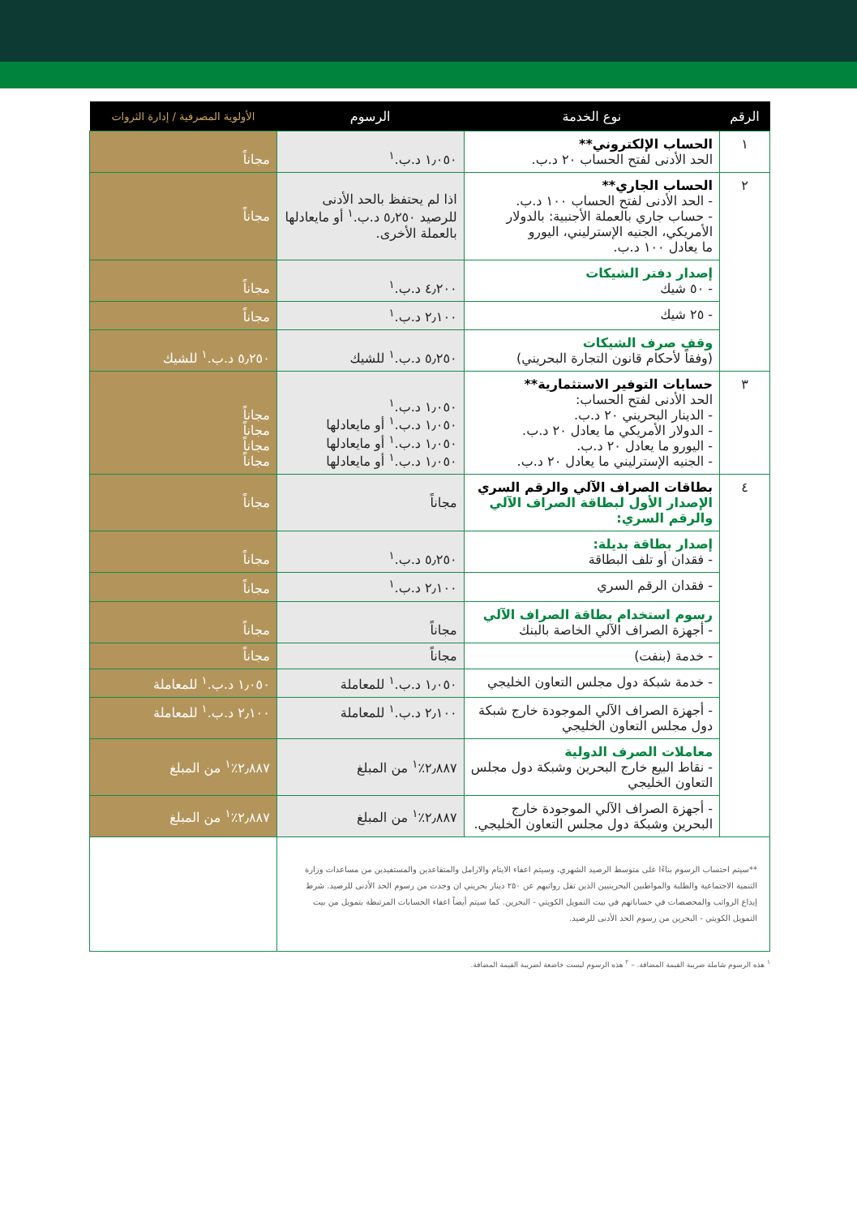| الرقم | نوع الخدمة | الرسوم | الأولوية المصرفية / إدارة الثروات |
| --- | --- | --- | --- |
| ١ | الحساب الإلكتروني** الحد الأدنى لفتح الحساب ٢٠ د.ب. | ١٫٠٥٠ د.ب.<sup>١</sup> | مجاناً |
| ٢ | الحساب الجاري** - الحد الأدنى لفتح الحساب ١٠٠ د.ب. - حساب جاري بالعملة الأجنبية: بالدولار الأمريكي، الجنيه الإسترليني، اليورو ما يعادل ١٠٠ د.ب. | اذا لم يحتفظ بالحد الأدنى للرصيد ٥٫٢٥٠ د.ب.<sup>١</sup> أو مايعادلها بالعملة الأخرى. | مجاناً |
| | إصدار دفتر الشيكات - ٥٠ شيك | ٤٫٢٠٠ د.ب.<sup>١</sup> | مجاناً |
| | - ٢٥ شيك | ٢٫١٠٠ د.ب.<sup>١</sup> | مجاناً |
| | وقف صرف الشيكات (وفقاً لأحكام قانون التجارة البحريني) | ٥٫٢٥٠ د.ب.<sup>١</sup> للشيك | ٥٫٢٥٠ د.ب.<sup>١</sup> للشيك |
| ٣ | حسابات التوفير الاستثمارية** الحد الأدنى لفتح الحساب: - الدينار البحريني ٢٠ د.ب. - الدولار الأمريكي ما يعادل ٢٠ د.ب. - اليورو ما يعادل ٢٠ د.ب. - الجنيه الإسترليني ما يعادل ٢٠ د.ب. | ١٫٠٥٠ د.ب.<sup>١</sup> ١٫٠٥٠ د.ب.<sup>١</sup> أو مايعادلها ١٫٠٥٠ د.ب.<sup>١</sup> أو مايعادلها ١٫٠٥٠ د.ب.<sup>١</sup> أو مايعادلها | مجاناً مجاناً مجاناً مجاناً |
| ٤ | بطاقات الصراف الآلي والرقم السري الإصدار الأول لبطاقة الصراف الآلي والرقم السري: | مجاناً | مجاناً |
| | إصدار بطاقة بديلة: - فقدان أو تلف البطاقة | ٥٫٢٥٠ د.ب.<sup>١</sup> | مجاناً |
| | - فقدان الرقم السري | ٢٫١٠٠ د.ب.<sup>١</sup> | مجاناً |
| | رسوم استخدام بطاقة الصراف الآلي - أجهزة الصراف الآلي الخاصة بالبنك | مجاناً | مجاناً |
| | - خدمة (بنفت) | مجاناً | مجاناً |
| | - خدمة شبكة دول مجلس التعاون الخليجي | ١٫٠٥٠ د.ب.<sup>١</sup> للمعاملة | ١٫٠٥٠ د.ب.<sup>١</sup> للمعاملة |
| | - أجهزة الصراف الآلي الموجودة خارج شبكة دول مجلس التعاون الخليجي | ٢٫١٠٠ د.ب.<sup>١</sup> للمعاملة | ٢٫١٠٠ د.ب.<sup>١</sup> للمعاملة |
| | معاملات الصرف الدولية - نقاط البيع خارج البحرين وشبكة دول مجلس التعاون الخليجي | ٢٫٨٨٧٪<sup>١</sup> من المبلغ | ٢٫٨٨٧٪<sup>١</sup> من المبلغ |
| | - أجهزة الصراف الآلي الموجودة خارج البحرين وشبكة دول مجلس التعاون الخليجي. | ٢٫٨٨٧٪<sup>١</sup> من المبلغ | ٢٫٨٨٧٪<sup>١</sup> من المبلغ |
| **سيتم احتساب الرسوم بناءًا على متوسط الرصيد الشهري، وسيتم اعفاء الايتام والارامل والمتقاعدين والمستفيدين من مساعدات وزارة التنمية الاجتماعية والطلبة والمواطنين البحرينيين الذين تقل رواتبهم عن ٢٥٠ دينار بحريني ان وجدت من رسوم الحد الأدنى للرصيد. شرط إيداع الرواتب والمخصصات في حساباتهم في بيت التمويل الكويتي - البحرين. كما سيتم أيضاً اعفاء الحسابات المرتبطة بتمويل من بيت التمويل الكويتي - البحرين من رسوم الحد الأدنى للرصيد. | | | |
<sup>١</sup> هذه الرسوم شاملة ضريبة القيمة المضافة. – <sup>٢</sup> هذه الرسوم ليست خاضعة لضريبة القيمة المضافة.